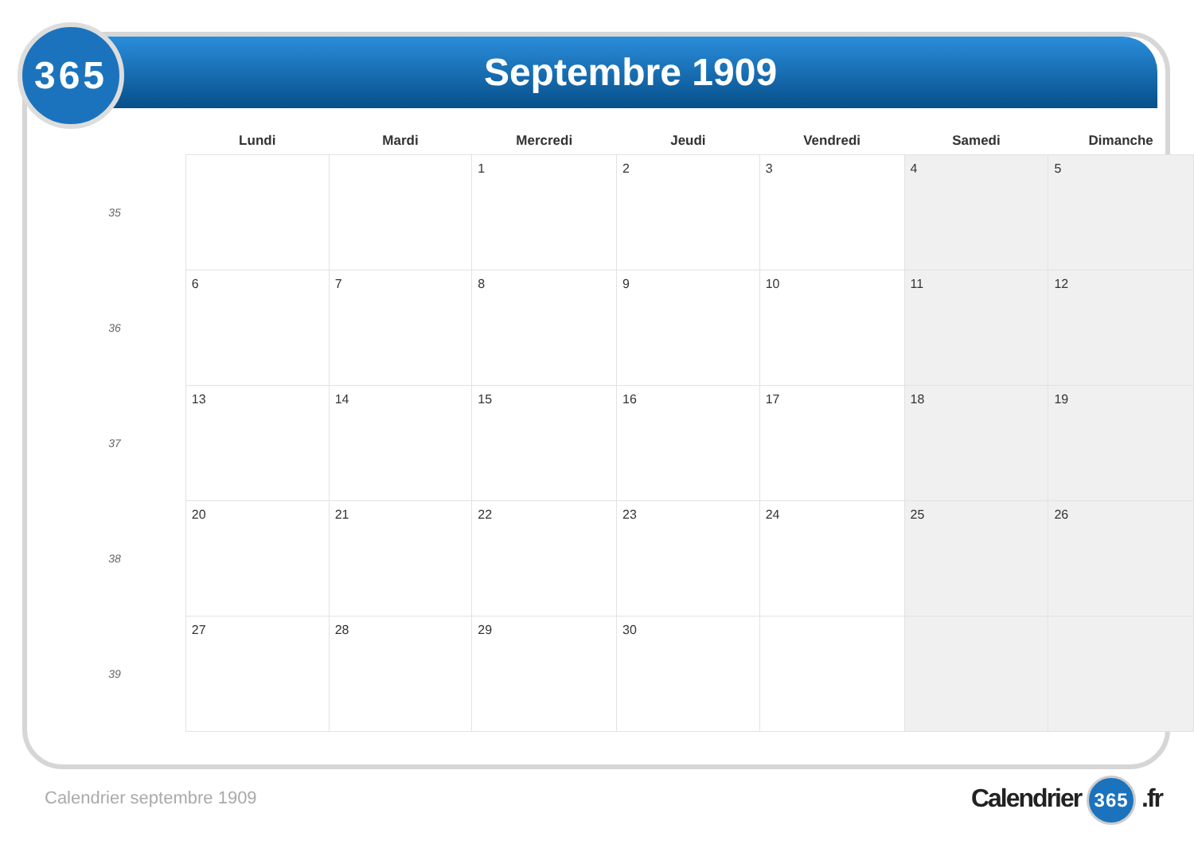Septembre 1909
365
| | Lundi | Mardi | Mercredi | Jeudi | Vendredi | Samedi | Dimanche |
| --- | --- | --- | --- | --- | --- | --- | --- |
| 35 | | | 1 | 2 | 3 | 4 | 5 |
| 36 | 6 | 7 | 8 | 9 | 10 | 11 | 12 |
| 37 | 13 | 14 | 15 | 16 | 17 | 18 | 19 |
| 38 | 20 | 21 | 22 | 23 | 24 | 25 | 26 |
| 39 | 27 | 28 | 29 | 30 | | | |
Calendrier septembre 1909 Calendrier 365 .fr